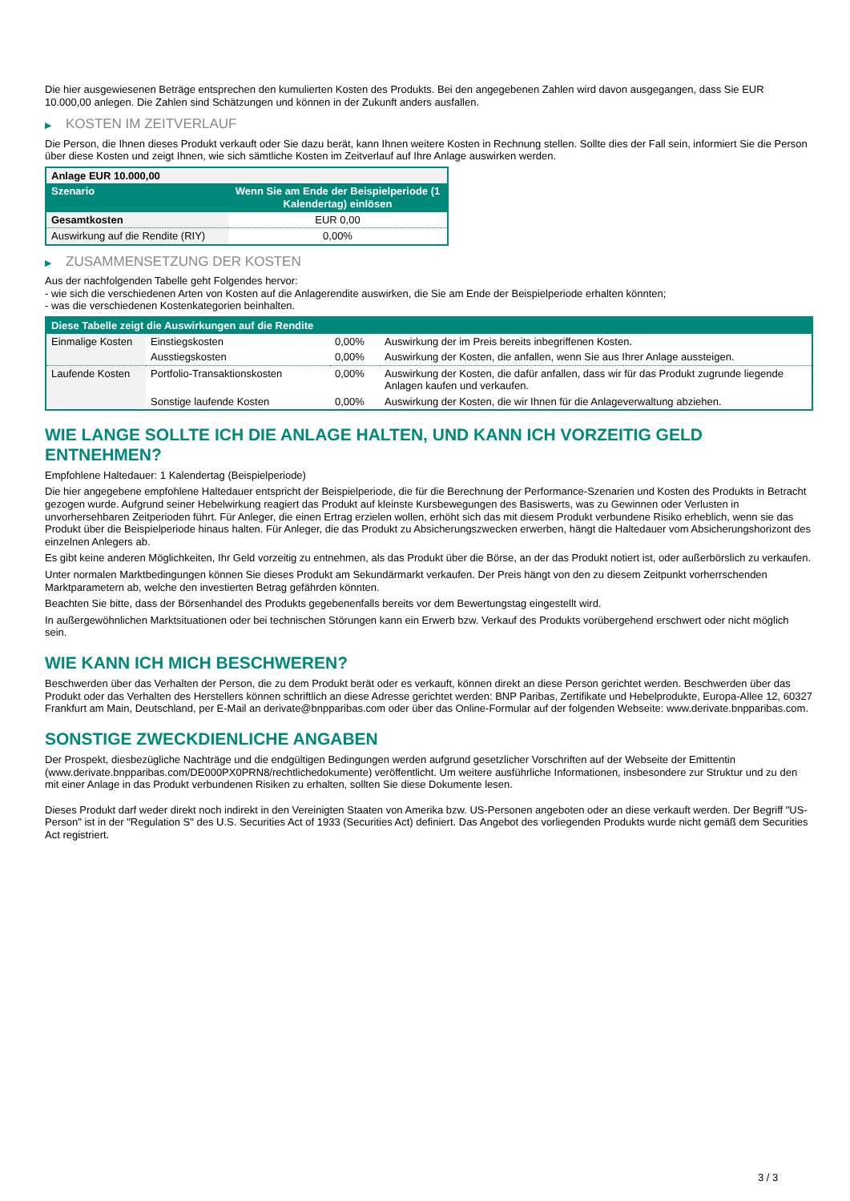Die hier ausgewiesenen Beträge entsprechen den kumulierten Kosten des Produkts. Bei den angegebenen Zahlen wird davon ausgegangen, dass Sie EUR 10.000,00 anlegen. Die Zahlen sind Schätzungen und können in der Zukunft anders ausfallen.
▶ KOSTEN IM ZEITVERLAUF
Die Person, die Ihnen dieses Produkt verkauft oder Sie dazu berät, kann Ihnen weitere Kosten in Rechnung stellen. Sollte dies der Fall sein, informiert Sie die Person über diese Kosten und zeigt Ihnen, wie sich sämtliche Kosten im Zeitverlauf auf Ihre Anlage auswirken werden.
| Anlage EUR 10.000,00 | |
| --- | --- |
| Szenario | Wenn Sie am Ende der Beispielperiode (1 Kalendertag) einlösen |
| Gesamtkosten | EUR 0,00 |
| Auswirkung auf die Rendite (RIY) | 0,00% |
▶ ZUSAMMENSETZUNG DER KOSTEN
Aus der nachfolgenden Tabelle geht Folgendes hervor:
- wie sich die verschiedenen Arten von Kosten auf die Anlagerendite auswirken, die Sie am Ende der Beispielperiode erhalten könnten;
- was die verschiedenen Kostenkategorien beinhalten.
| Diese Tabelle zeigt die Auswirkungen auf die Rendite | | | |
| --- | --- | --- | --- |
| Einmalige Kosten | Einstiegskosten | 0,00% | Auswirkung der im Preis bereits inbegriffenen Kosten. |
| | Ausstiegskosten | 0,00% | Auswirkung der Kosten, die anfallen, wenn Sie aus Ihrer Anlage aussteigen. |
| Laufende Kosten | Portfolio-Transaktionskosten | 0,00% | Auswirkung der Kosten, die dafür anfallen, dass wir für das Produkt zugrunde liegende Anlagen kaufen und verkaufen. |
| | Sonstige laufende Kosten | 0,00% | Auswirkung der Kosten, die wir Ihnen für die Anlageverwaltung abziehen. |
WIE LANGE SOLLTE ICH DIE ANLAGE HALTEN, UND KANN ICH VORZEITIG GELD ENTNEHMEN?
Empfohlene Haltedauer: 1 Kalendertag (Beispielperiode)
Die hier angegebene empfohlene Haltedauer entspricht der Beispielperiode, die für die Berechnung der Performance-Szenarien und Kosten des Produkts in Betracht gezogen wurde. Aufgrund seiner Hebelwirkung reagiert das Produkt auf kleinste Kursbewegungen des Basiswerts, was zu Gewinnen oder Verlusten in unvorhersehbaren Zeitperioden führt. Für Anleger, die einen Ertrag erzielen wollen, erhöht sich das mit diesem Produkt verbundene Risiko erheblich, wenn sie das Produkt über die Beispielperiode hinaus halten. Für Anleger, die das Produkt zu Absicherungszwecken erwerben, hängt die Haltedauer vom Absicherungshorizont des einzelnen Anlegers ab.
Es gibt keine anderen Möglichkeiten, Ihr Geld vorzeitig zu entnehmen, als das Produkt über die Börse, an der das Produkt notiert ist, oder außerbörslich zu verkaufen.
Unter normalen Marktbedingungen können Sie dieses Produkt am Sekundärmarkt verkaufen. Der Preis hängt von den zu diesem Zeitpunkt vorherrschenden Marktparametern ab, welche den investierten Betrag gefährden könnten.
Beachten Sie bitte, dass der Börsenhandel des Produkts gegebenenfalls bereits vor dem Bewertungstag eingestellt wird.
In außergewöhnlichen Marktsituationen oder bei technischen Störungen kann ein Erwerb bzw. Verkauf des Produkts vorübergehend erschwert oder nicht möglich sein.
WIE KANN ICH MICH BESCHWEREN?
Beschwerden über das Verhalten der Person, die zu dem Produkt berät oder es verkauft, können direkt an diese Person gerichtet werden. Beschwerden über das Produkt oder das Verhalten des Herstellers können schriftlich an diese Adresse gerichtet werden: BNP Paribas, Zertifikate und Hebelprodukte, Europa-Allee 12, 60327 Frankfurt am Main, Deutschland, per E-Mail an derivate@bnpparibas.com oder über das Online-Formular auf der folgenden Webseite: www.derivate.bnpparibas.com.
SONSTIGE ZWECKDIENLICHE ANGABEN
Der Prospekt, diesbezügliche Nachträge und die endgültigen Bedingungen werden aufgrund gesetzlicher Vorschriften auf der Webseite der Emittentin (www.derivate.bnpparibas.com/DE000PX0PRN8/rechtlichedokumente) veröffentlicht. Um weitere ausführliche Informationen, insbesondere zur Struktur und zu den mit einer Anlage in das Produkt verbundenen Risiken zu erhalten, sollten Sie diese Dokumente lesen.
Dieses Produkt darf weder direkt noch indirekt in den Vereinigten Staaten von Amerika bzw. US-Personen angeboten oder an diese verkauft werden. Der Begriff "US-Person" ist in der "Regulation S" des U.S. Securities Act of 1933 (Securities Act) definiert. Das Angebot des vorliegenden Produkts wurde nicht gemäß dem Securities Act registriert.
3 / 3